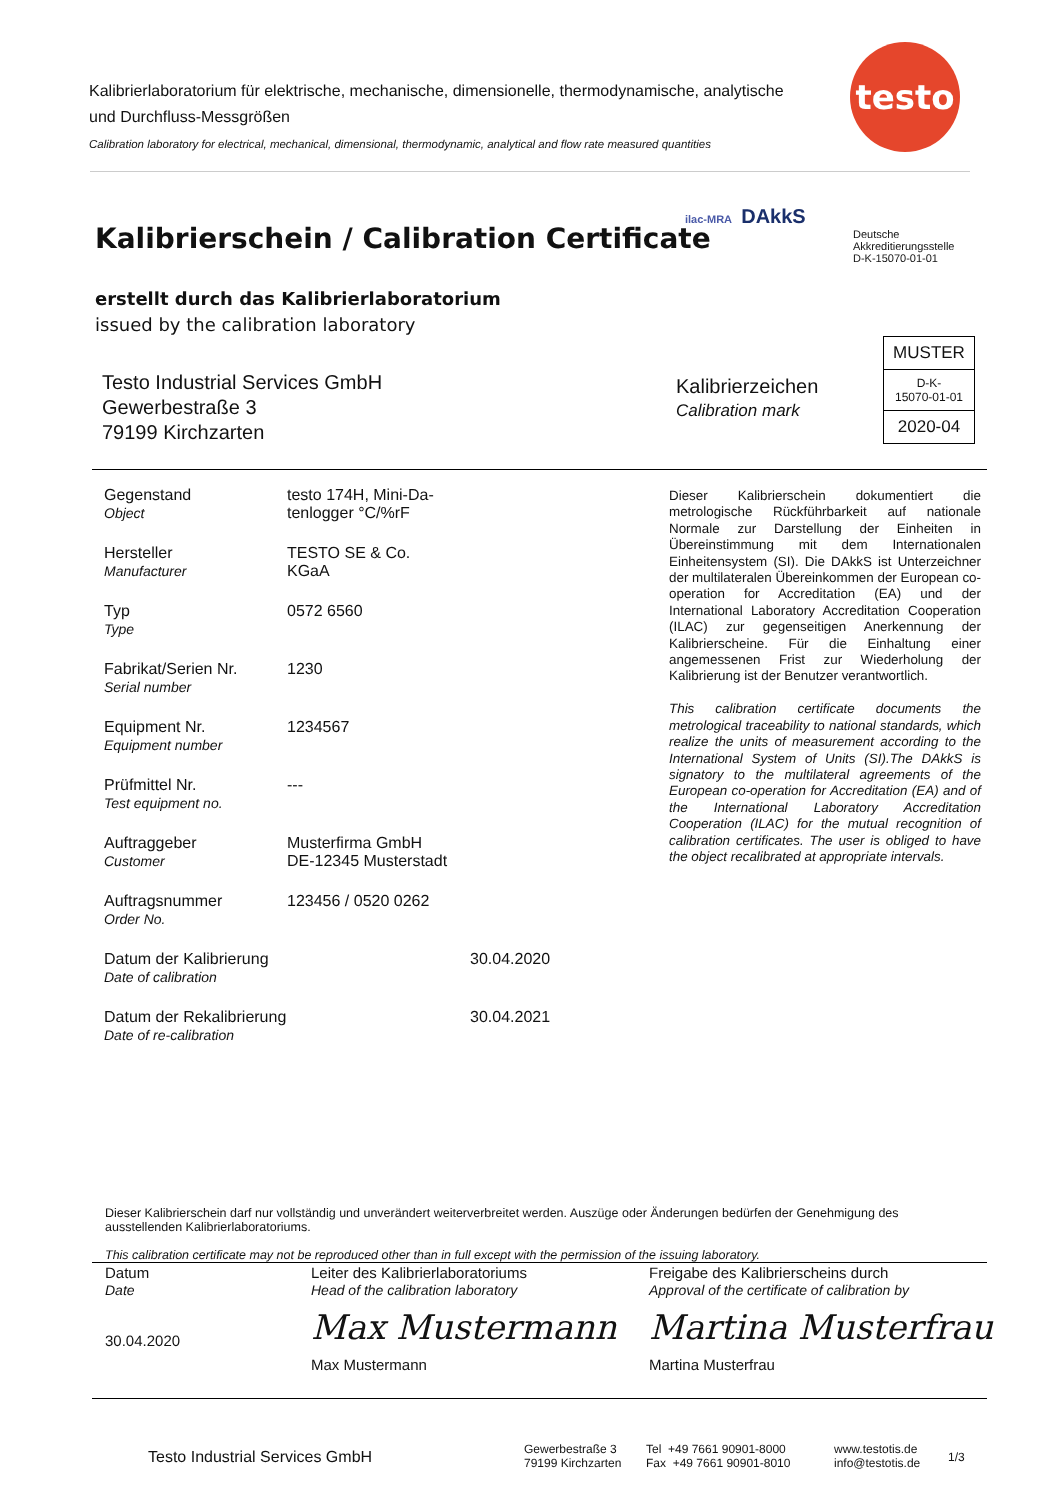Kalibrierlaboratorium für elektrische, mechanische, dimensionelle, thermodynamische, analytische und Durchfluss-Messgrößen
Calibration laboratory for electrical, mechanical, dimensional, thermodynamic, analytical and flow rate measured quantities
testo
Kalibrierschein / Calibration Certificate
erstellt durch das Kalibrierlaboratorium
issued by the calibration laboratory
ilac-MRA DAkkS
Deutsche
Akkreditierungsstelle
D-K-15070-01-01
Testo Industrial Services GmbH
Gewerbestraße 3
79199 Kirchzarten
Kalibrierzeichen
Calibration mark
MUSTER
D-K-
15070-01-01
2020-04
| Gegenstand Object | testo 174H, Mini-Da- tenlogger °C/%rF | |
| Hersteller Manufacturer | TESTO SE & Co. KGaA | |
| Typ Type | 0572 6560 | |
| Fabrikat/Serien Nr. Serial number | 1230 | |
| Equipment Nr. Equipment number | 1234567 | |
| Prüfmittel Nr. Test equipment no. | --- | |
| Auftraggeber Customer | Musterfirma GmbH DE-12345 Musterstadt | |
| Auftragsnummer Order No. | 123456 / 0520 0262 | |
| Datum der Kalibrierung Date of calibration | | 30.04.2020 |
| Datum der Rekalibrierung Date of re-calibration | | 30.04.2021 |
Dieser Kalibrierschein dokumentiert die metrologische Rückführbarkeit auf nationale Normale zur Darstellung der Einheiten in Übereinstimmung mit dem Internationalen Einheitensystem (SI). Die DAkkS ist Unterzeichner der multilateralen Übereinkommen der European co-operation for Accreditation (EA) und der International Laboratory Accreditation Cooperation (ILAC) zur gegenseitigen Anerkennung der Kalibrierscheine. Für die Einhaltung einer angemessenen Frist zur Wiederholung der Kalibrierung ist der Benutzer verantwortlich.
This calibration certificate documents the metrological traceability to national standards, which realize the units of measurement according to the International System of Units (SI).The DAkkS is signatory to the multilateral agreements of the European co-operation for Accreditation (EA) and of the International Laboratory Accreditation Cooperation (ILAC) for the mutual recognition of calibration certificates. The user is obliged to have the object recalibrated at appropriate intervals.
Dieser Kalibrierschein darf nur vollständig und unverändert weiterverbreitet werden. Auszüge oder Änderungen bedürfen der Genehmigung des ausstellenden Kalibrierlaboratoriums.
This calibration certificate may not be reproduced other than in full except with the permission of the issuing laboratory.
Datum
Date
30.04.2020
Leiter des Kalibrierlaboratoriums
Head of the calibration laboratory
Max Mustermann
Max Mustermann
Freigabe des Kalibrierscheins durch
Approval of the certificate of calibration by
Martina Musterfrau
Martina Musterfrau
Testo Industrial Services GmbH
Gewerbestraße 3
79199 Kirchzarten
Tel +49 7661 90901-8000
Fax +49 7661 90901-8010
www.testotis.de
info@testotis.de
1/3